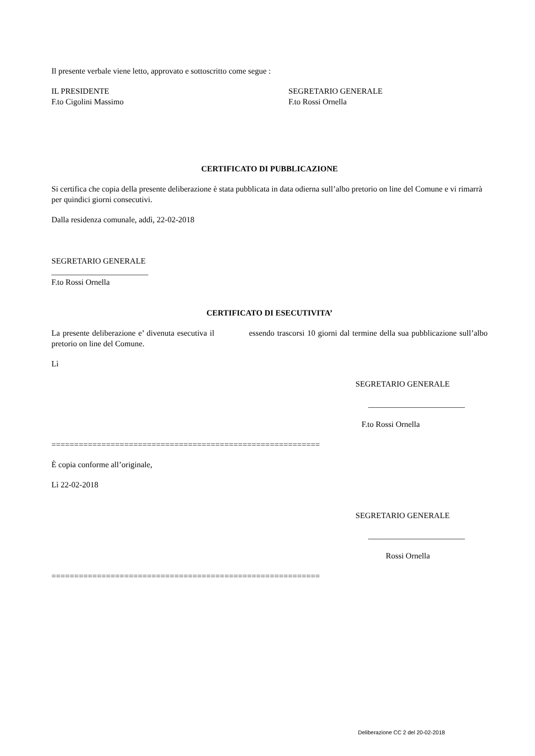Il presente verbale viene letto, approvato e sottoscritto come segue :
IL PRESIDENTE
F.to Cigolini Massimo
SEGRETARIO GENERALE
F.to Rossi Ornella
CERTIFICATO DI PUBBLICAZIONE
Si certifica che copia della presente deliberazione è stata pubblicata in data odierna sull’albo pretorio on line del Comune e vi rimarrà per quindici giorni consecutivi.
Dalla residenza comunale, addì, 22-02-2018
SEGRETARIO GENERALE
________________________
F.to Rossi Ornella
CERTIFICATO DI ESECUTIVITA’
La presente deliberazione e’ divenuta esecutiva il essendo trascorsi 10 giorni dal termine della sua pubblicazione sull’albo pretorio on line del Comune.
Lì
SEGRETARIO GENERALE
________________________
F.to Rossi Ornella
===========================================================
È copia conforme all’originale,
Lì 22-02-2018
SEGRETARIO GENERALE
________________________
Rossi Ornella
===========================================================
Deliberazione CC 2 del 20-02-2018